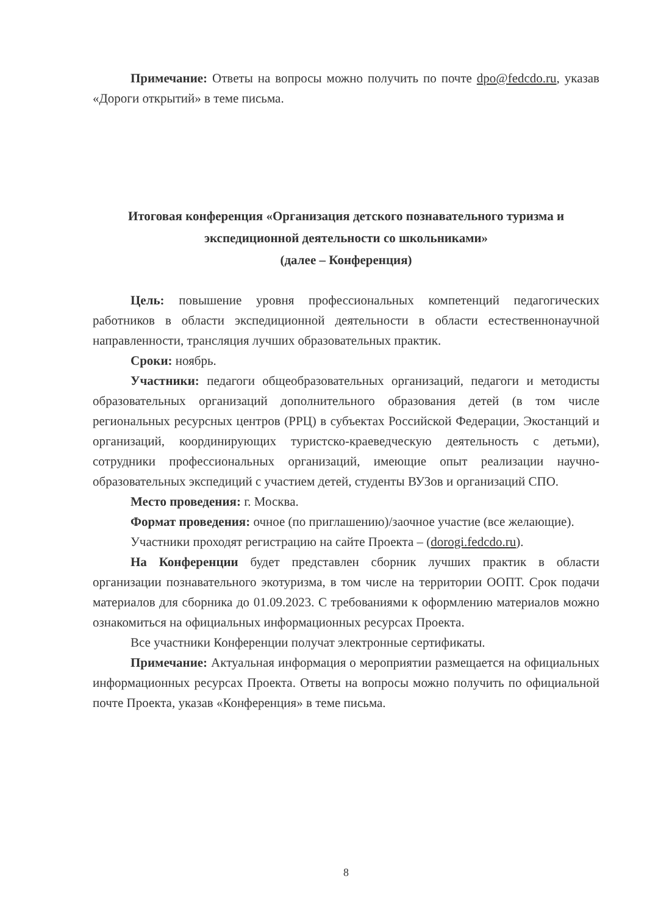Примечание: Ответы на вопросы можно получить по почте dpo@fedcdo.ru, указав «Дороги открытий» в теме письма.
Итоговая конференция «Организация детского познавательного туризма и экспедиционной деятельности со школьниками»
(далее – Конференция)
Цель: повышение уровня профессиональных компетенций педагогических работников в области экспедиционной деятельности в области естественнонаучной направленности, трансляция лучших образовательных практик.
Сроки: ноябрь.
Участники: педагоги общеобразовательных организаций, педагоги и методисты образовательных организаций дополнительного образования детей (в том числе региональных ресурсных центров (РРЦ) в субъектах Российской Федерации, Экостанций и организаций, координирующих туристско-краеведческую деятельность с детьми), сотрудники профессиональных организаций, имеющие опыт реализации научно-образовательных экспедиций с участием детей, студенты ВУЗов и организаций СПО.
Место проведения: г. Москва.
Формат проведения: очное (по приглашению)/заочное участие (все желающие).
Участники проходят регистрацию на сайте Проекта – (dorogi.fedcdo.ru).
На Конференции будет представлен сборник лучших практик в области организации познавательного экотуризма, в том числе на территории ООПТ. Срок подачи материалов для сборника до 01.09.2023. С требованиями к оформлению материалов можно ознакомиться на официальных информационных ресурсах Проекта.
Все участники Конференции получат электронные сертификаты.
Примечание: Актуальная информация о мероприятии размещается на официальных информационных ресурсах Проекта. Ответы на вопросы можно получить по официальной почте Проекта, указав «Конференция» в теме письма.
8